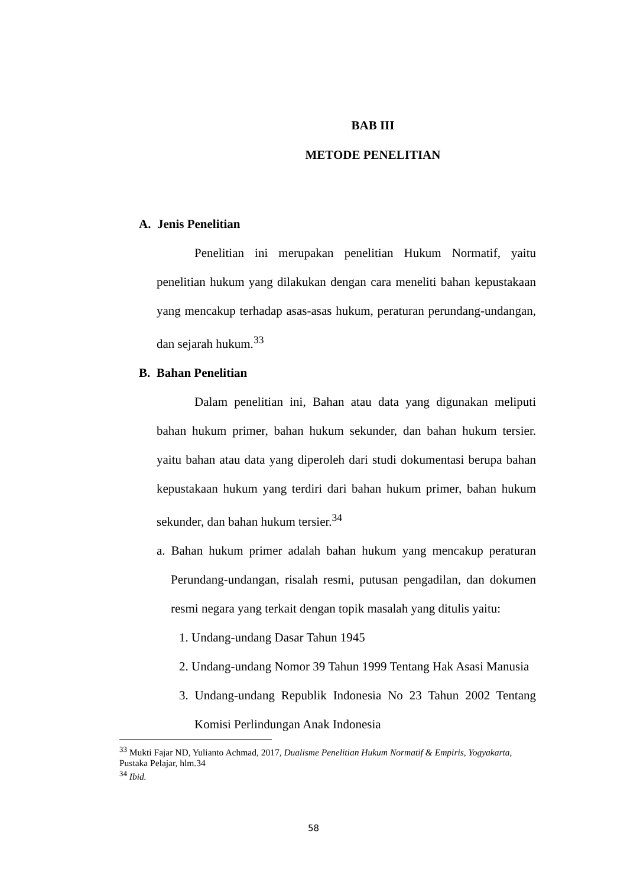BAB III
METODE PENELITIAN
A. Jenis Penelitian
Penelitian ini merupakan penelitian Hukum Normatif, yaitu penelitian hukum yang dilakukan dengan cara meneliti bahan kepustakaan yang mencakup terhadap asas-asas hukum, peraturan perundang-undangan, dan sejarah hukum.<sup>33</sup>
B. Bahan Penelitian
Dalam penelitian ini, Bahan atau data yang digunakan meliputi bahan hukum primer, bahan hukum sekunder, dan bahan hukum tersier. yaitu bahan atau data yang diperoleh dari studi dokumentasi berupa bahan kepustakaan hukum yang terdiri dari bahan hukum primer, bahan hukum sekunder, dan bahan hukum tersier.<sup>34</sup>
a. Bahan hukum primer adalah bahan hukum yang mencakup peraturan Perundang-undangan, risalah resmi, putusan pengadilan, dan dokumen resmi negara yang terkait dengan topik masalah yang ditulis yaitu:
1. Undang-undang Dasar Tahun 1945
2. Undang-undang Nomor 39 Tahun 1999 Tentang Hak Asasi Manusia
3. Undang-undang Republik Indonesia No 23 Tahun 2002 Tentang Komisi Perlindungan Anak Indonesia
<sup>33</sup> Mukti Fajar ND, Yulianto Achmad, 2017, Dualisme Penelitian Hukum Normatif & Empiris, Yogyakarta, Pustaka Pelajar, hlm.34
<sup>34</sup> Ibid.
58